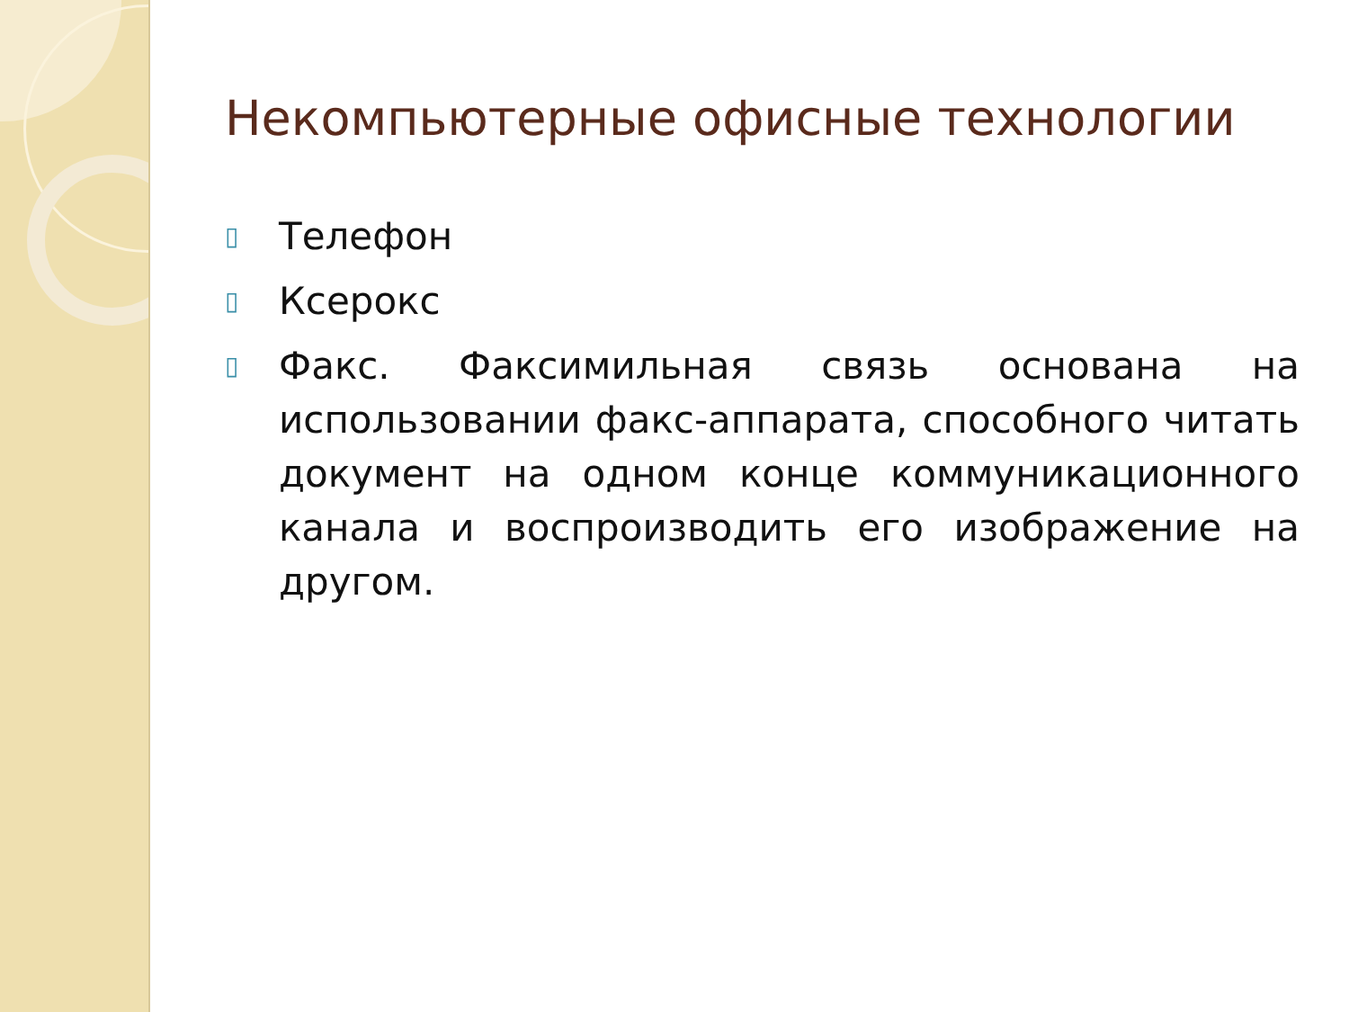Некомпьютерные офисные технологии
▯ Телефон
▯ Ксерокс
▯ Факс. Факсимильная связь основана на использовании факс-аппарата, способного читать документ на одном конце коммуникационного канала и воспроизводить его изображение на другом.